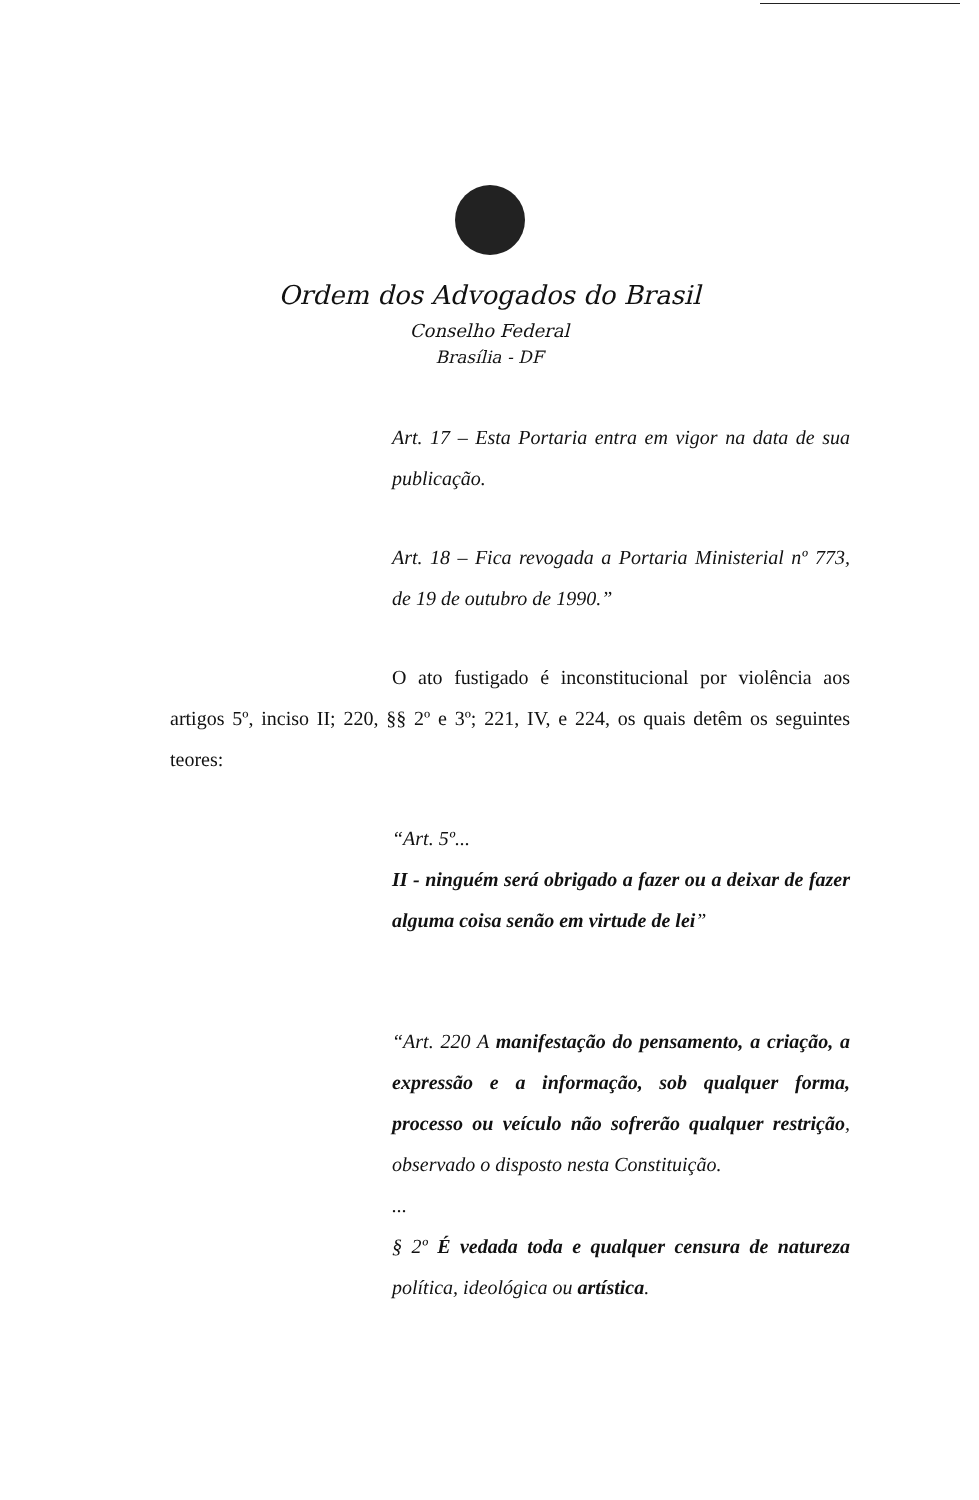Ordem dos Advogados do Brasil
Conselho Federal
Brasília - DF
Art. 17 – Esta Portaria entra em vigor na data de sua publicação.
Art. 18 – Fica revogada a Portaria Ministerial nº 773, de 19 de outubro de 1990.”
O ato fustigado é inconstitucional por violência aos artigos 5º, inciso II; 220, §§ 2º e 3º; 221, IV, e 224, os quais detêm os seguintes teores:
“Art. 5º...
II - ninguém será obrigado a fazer ou a deixar de fazer alguma coisa senão em virtude de lei”
“Art. 220 A manifestação do pensamento, a criação, a expressão e a informação, sob qualquer forma, processo ou veículo não sofrerão qualquer restrição, observado o disposto nesta Constituição.
...
§ 2º É vedada toda e qualquer censura de natureza política, ideológica ou artística.